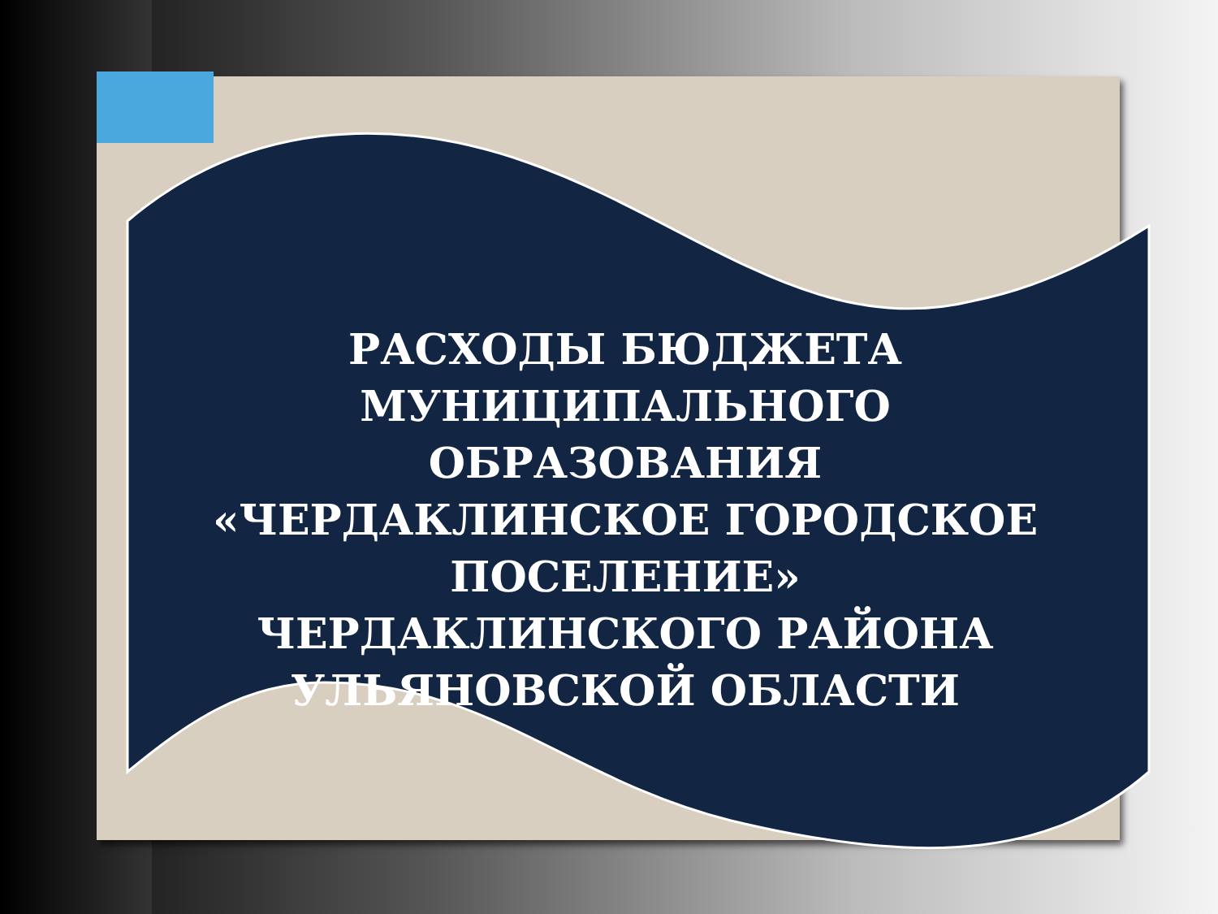РАСХОДЫ БЮДЖЕТА
МУНИЦИПАЛЬНОГО ОБРАЗОВАНИЯ
«ЧЕРДАКЛИНСКОЕ ГОРОДСКОЕ
ПОСЕЛЕНИЕ»
ЧЕРДАКЛИНСКОГО РАЙОНА
УЛЬЯНОВСКОЙ ОБЛАСТИ